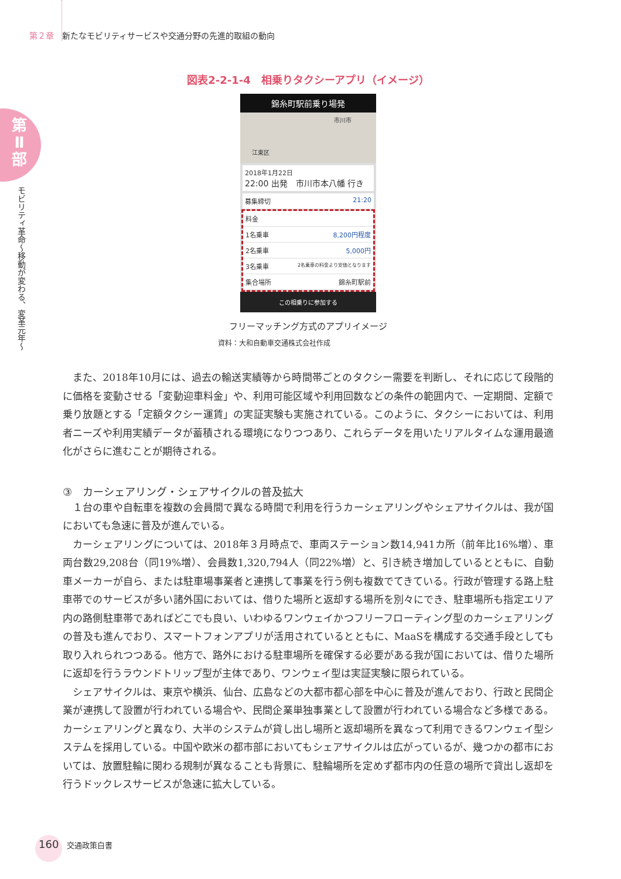第２章 新たなモビリティサービスや交通分野の先進的取組の動向
第
Ⅱ
部
モビリティ革命〜移動が変わる、変革元年〜
図表2-2-1-4　相乗りタクシーアプリ（イメージ）
錦糸町駅前乗り場発
市川市
江東区
2018年1月22日
22:00 出発　市川市本八幡 行き
募集締切 21:20
料金
1名乗車 8,200円程度
2名乗車 5,000円
3名乗車 2名乗車の料金より安価となります
集合場所 錦糸町駅前
この相乗りに参加する
フリーマッチング方式のアプリイメージ
資料：大和自動車交通株式会社作成
また、2018年10月には、過去の輸送実績等から時間帯ごとのタクシー需要を判断し、それに応じて段階的に価格を変動させる「変動迎車料金」や、利用可能区域や利用回数などの条件の範囲内で、一定期間、定額で乗り放題とする「定額タクシー運賃」の実証実験も実施されている。このように、タクシーにおいては、利用者ニーズや利用実績データが蓄積される環境になりつつあり、これらデータを用いたリアルタイムな運用最適化がさらに進むことが期待される。
③　カーシェアリング・シェアサイクルの普及拡大
１台の車や自転車を複数の会員間で異なる時間で利用を行うカーシェアリングやシェアサイクルは、我が国においても急速に普及が進んでいる。
カーシェアリングについては、2018年３月時点で、車両ステーション数14,941カ所（前年比16%増）、車両台数29,208台（同19%増）、会員数1,320,794人（同22%増）と、引き続き増加しているとともに、自動車メーカーが自ら、または駐車場事業者と連携して事業を行う例も複数でてきている。行政が管理する路上駐車帯でのサービスが多い諸外国においては、借りた場所と返却する場所を別々にでき、駐車場所も指定エリア内の路側駐車帯であればどこでも良い、いわゆるワンウェイかつフリーフローティング型のカーシェアリングの普及も進んでおり、スマートフォンアプリが活用されているとともに、MaaSを構成する交通手段としても取り入れられつつある。他方で、路外における駐車場所を確保する必要がある我が国においては、借りた場所に返却を行うラウンドトリップ型が主体であり、ワンウェイ型は実証実験に限られている。
シェアサイクルは、東京や横浜、仙台、広島などの大都市都心部を中心に普及が進んでおり、行政と民間企業が連携して設置が行われている場合や、民間企業単独事業として設置が行われている場合など多様である。カーシェアリングと異なり、大半のシステムが貸し出し場所と返却場所を異なって利用できるワンウェイ型システムを採用している。中国や欧米の都市部においてもシェアサイクルは広がっているが、幾つかの都市においては、放置駐輪に関わる規制が異なることも背景に、駐輪場所を定めず都市内の任意の場所で貸出し返却を行うドックレスサービスが急速に拡大している。
160 交通政策白書